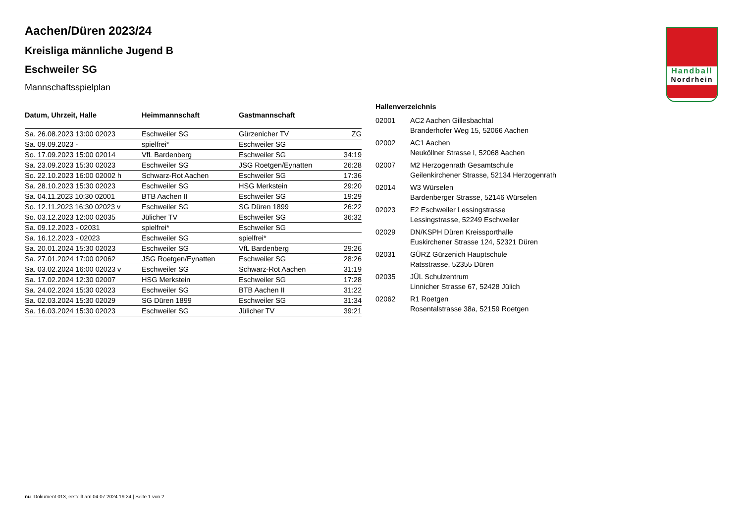Handball
Nordrhein
Aachen/Düren 2023/24
Kreisliga männliche Jugend B
Eschweiler SG
Mannschaftsspielplan
| Datum, Uhrzeit, Halle | Heimmannschaft | Gastmannschaft | |
| --- | --- | --- | --- |
| Sa. 26.08.2023 13:00 02023 | Eschweiler SG | Gürzenicher TV | ZG |
| Sa. 09.09.2023 - | spielfrei* | Eschweiler SG | |
| So. 17.09.2023 15:00 02014 | VfL Bardenberg | Eschweiler SG | 34:19 |
| Sa. 23.09.2023 15:30 02023 | Eschweiler SG | JSG Roetgen/Eynatten | 26:28 |
| So. 22.10.2023 16:00 02002 h | Schwarz-Rot Aachen | Eschweiler SG | 17:36 |
| Sa. 28.10.2023 15:30 02023 | Eschweiler SG | HSG Merkstein | 29:20 |
| Sa. 04.11.2023 10:30 02001 | BTB Aachen II | Eschweiler SG | 19:29 |
| So. 12.11.2023 16:30 02023 v | Eschweiler SG | SG Düren 1899 | 26:22 |
| So. 03.12.2023 12:00 02035 | Jülicher TV | Eschweiler SG | 36:32 |
| Sa. 09.12.2023 - 02031 | spielfrei* | Eschweiler SG | |
| Sa. 16.12.2023 - 02023 | Eschweiler SG | spielfrei* | |
| Sa. 20.01.2024 15:30 02023 | Eschweiler SG | VfL Bardenberg | 29:26 |
| Sa. 27.01.2024 17:00 02062 | JSG Roetgen/Eynatten | Eschweiler SG | 28:26 |
| Sa. 03.02.2024 16:00 02023 v | Eschweiler SG | Schwarz-Rot Aachen | 31:19 |
| Sa. 17.02.2024 12:30 02007 | HSG Merkstein | Eschweiler SG | 17:28 |
| Sa. 24.02.2024 15:30 02023 | Eschweiler SG | BTB Aachen II | 31:22 |
| Sa. 02.03.2024 15:30 02029 | SG Düren 1899 | Eschweiler SG | 31:34 |
| Sa. 16.03.2024 15:30 02023 | Eschweiler SG | Jülicher TV | 39:21 |
Hallenverzeichnis
| 02001 | AC2 Aachen Gillesbachtal Branderhofer Weg 15, 52066 Aachen |
| 02002 | AC1 Aachen Neuköllner Strasse I, 52068 Aachen |
| 02007 | M2 Herzogenrath Gesamtschule Geilenkirchener Strasse, 52134 Herzogenrath |
| 02014 | W3 Würselen Bardenberger Strasse, 52146 Würselen |
| 02023 | E2 Eschweiler Lessingstrasse Lessingstrasse, 52249 Eschweiler |
| 02029 | DN/KSPH Düren Kreissporthalle Euskirchener Strasse 124, 52321 Düren |
| 02031 | GÜRZ Gürzenich Hauptschule Ratsstrasse, 52355 Düren |
| 02035 | JÜL Schulzentrum Linnicher Strasse 67, 52428 Jülich |
| 02062 | R1 Roetgen Rosentalstrasse 38a, 52159 Roetgen |
nu .Dokument 013, erstellt am 04.07.2024 19:24 | Seite 1 von 2